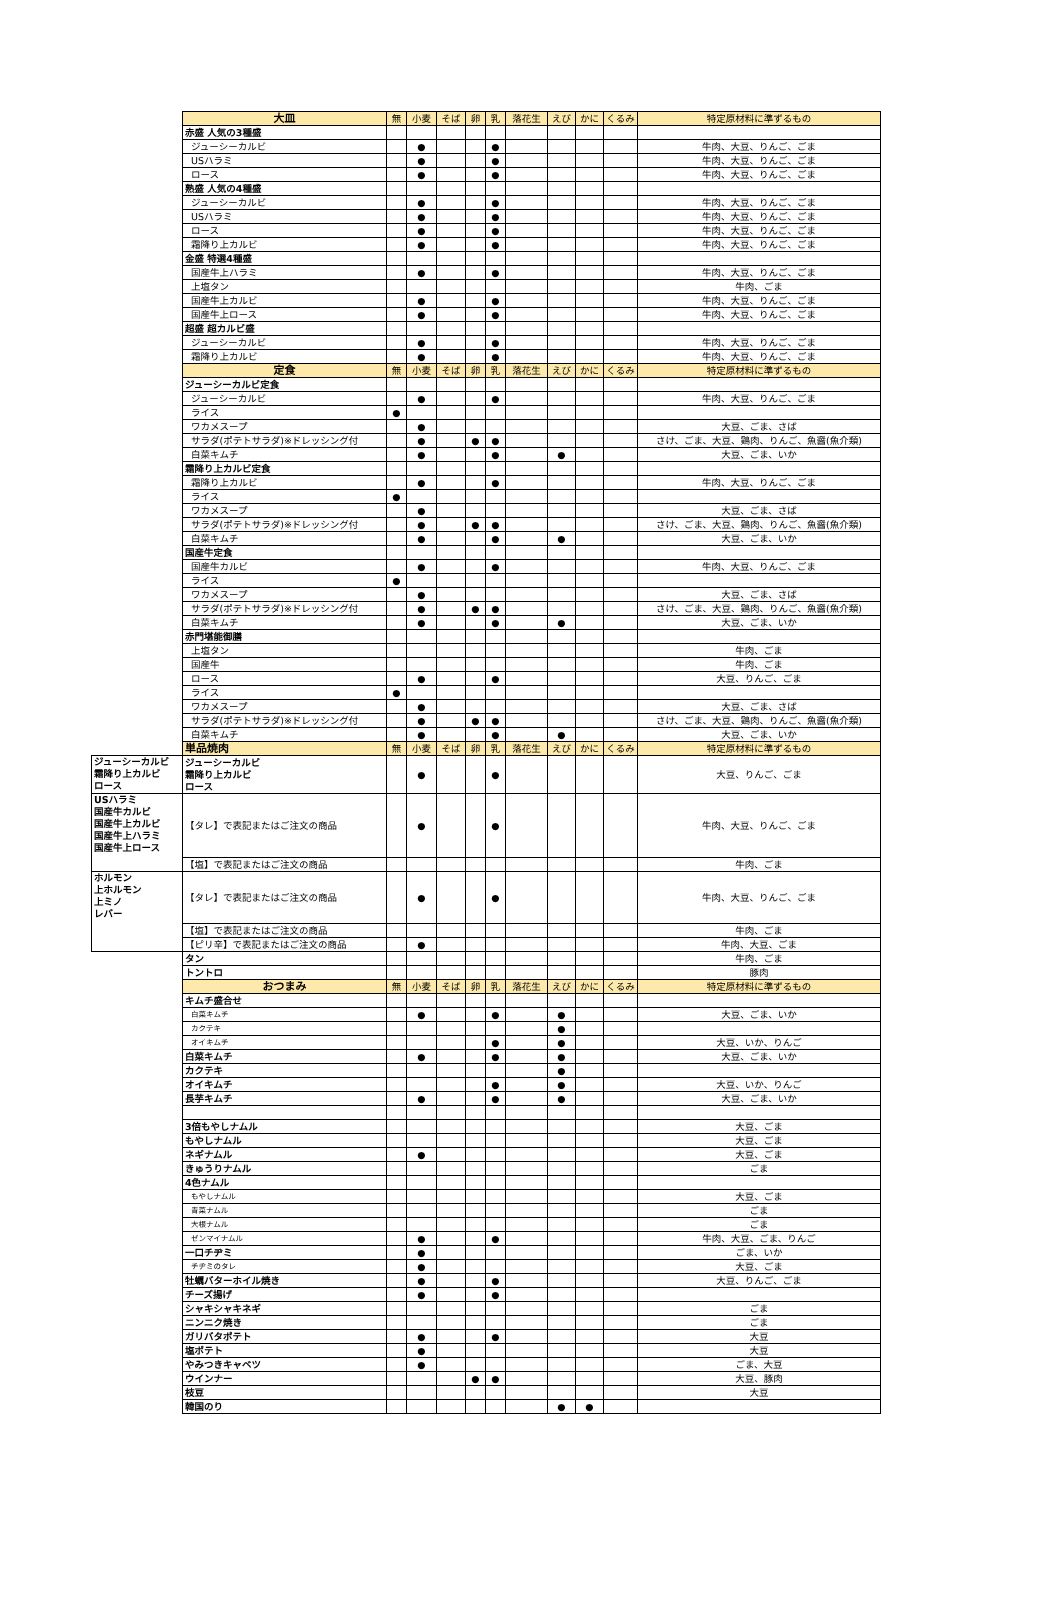| | 大皿 | 無 | 小麦 | そば | 卵 | 乳 | 落花生 | えび | かに | くるみ | 特定原材料に準ずるもの |
| | 赤盛 人気の3種盛 | | | | | | | | | | |
| | ジューシーカルビ | | ● | | | ● | | | | | 牛肉、大豆、りんご、ごま |
| | USハラミ | | ● | | | ● | | | | | 牛肉、大豆、りんご、ごま |
| | ロース | | ● | | | ● | | | | | 牛肉、大豆、りんご、ごま |
| | 熟盛 人気の4種盛 | | | | | | | | | | |
| | ジューシーカルビ | | ● | | | ● | | | | | 牛肉、大豆、りんご、ごま |
| | USハラミ | | ● | | | ● | | | | | 牛肉、大豆、りんご、ごま |
| | ロース | | ● | | | ● | | | | | 牛肉、大豆、りんご、ごま |
| | 霜降り上カルビ | | ● | | | ● | | | | | 牛肉、大豆、りんご、ごま |
| | 金盛 特選4種盛 | | | | | | | | | | |
| | 国産牛上ハラミ | | ● | | | ● | | | | | 牛肉、大豆、りんご、ごま |
| | 上塩タン | | | | | | | | | | 牛肉、ごま |
| | 国産牛上カルビ | | ● | | | ● | | | | | 牛肉、大豆、りんご、ごま |
| | 国産牛上ロース | | ● | | | ● | | | | | 牛肉、大豆、りんご、ごま |
| | 超盛 超カルビ盛 | | | | | | | | | | |
| | ジューシーカルビ | | ● | | | ● | | | | | 牛肉、大豆、りんご、ごま |
| | 霜降り上カルビ | | ● | | | ● | | | | | 牛肉、大豆、りんご、ごま |
| | 定食 | 無 | 小麦 | そば | 卵 | 乳 | 落花生 | えび | かに | くるみ | 特定原材料に準ずるもの |
| | ジューシーカルビ定食 | | | | | | | | | | |
| | ジューシーカルビ | | ● | | | ● | | | | | 牛肉、大豆、りんご、ごま |
| | ライス | ● | | | | | | | | | |
| | ワカメスープ | | ● | | | | | | | | 大豆、ごま、さば |
| | サラダ(ポテトサラダ)※ドレッシング付 | | ● | | ● | ● | | | | | さけ、ごま、大豆、鶏肉、りんご、魚醤(魚介類) |
| | 白菜キムチ | | ● | | | ● | | ● | | | 大豆、ごま、いか |
| | 霜降り上カルビ定食 | | | | | | | | | | |
| | 霜降り上カルビ | | ● | | | ● | | | | | 牛肉、大豆、りんご、ごま |
| | ライス | ● | | | | | | | | | |
| | ワカメスープ | | ● | | | | | | | | 大豆、ごま、さば |
| | サラダ(ポテトサラダ)※ドレッシング付 | | ● | | ● | ● | | | | | さけ、ごま、大豆、鶏肉、りんご、魚醤(魚介類) |
| | 白菜キムチ | | ● | | | ● | | ● | | | 大豆、ごま、いか |
| | 国産牛定食 | | | | | | | | | | |
| | 国産牛カルビ | | ● | | | ● | | | | | 牛肉、大豆、りんご、ごま |
| | ライス | ● | | | | | | | | | |
| | ワカメスープ | | ● | | | | | | | | 大豆、ごま、さば |
| | サラダ(ポテトサラダ)※ドレッシング付 | | ● | | ● | ● | | | | | さけ、ごま、大豆、鶏肉、りんご、魚醤(魚介類) |
| | 白菜キムチ | | ● | | | ● | | ● | | | 大豆、ごま、いか |
| | 赤門堪能御膳 | | | | | | | | | | |
| | 上塩タン | | | | | | | | | | 牛肉、ごま |
| | 国産牛 | | | | | | | | | | 牛肉、ごま |
| | ロース | | ● | | | ● | | | | | 大豆、りんご、ごま |
| | ライス | ● | | | | | | | | | |
| | ワカメスープ | | ● | | | | | | | | 大豆、ごま、さば |
| | サラダ(ポテトサラダ)※ドレッシング付 | | ● | | ● | ● | | | | | さけ、ごま、大豆、鶏肉、りんご、魚醤(魚介類) |
| | 白菜キムチ | | ● | | | ● | | ● | | | 大豆、ごま、いか |
| | 単品焼肉 | 無 | 小麦 | そば | 卵 | 乳 | 落花生 | えび | かに | くるみ | 特定原材料に準ずるもの |
| ジューシーカルビ 霜降り上カルビ ロース | ジューシーカルビ 霜降り上カルビ ロース | | ● | | | ● | | | | | 大豆、りんご、ごま |
| USハラミ 国産牛カルビ 国産牛上カルビ 国産牛上ハラミ 国産牛上ロース | 【タレ】で表記またはご注文の商品 | | ● | | | ● | | | | | 牛肉、大豆、りんご、ごま |
| | 【塩】で表記またはご注文の商品 | | | | | | | | | | 牛肉、ごま |
| ホルモン 上ホルモン 上ミノ レバー | 【タレ】で表記またはご注文の商品 | | ● | | | ● | | | | | 牛肉、大豆、りんご、ごま |
| | 【塩】で表記またはご注文の商品 | | | | | | | | | | 牛肉、ごま |
| | 【ピリ辛】で表記またはご注文の商品 | | ● | | | | | | | | 牛肉、大豆、ごま |
| | タン | | | | | | | | | | 牛肉、ごま |
| | トントロ | | | | | | | | | | 豚肉 |
| | おつまみ | 無 | 小麦 | そば | 卵 | 乳 | 落花生 | えび | かに | くるみ | 特定原材料に準ずるもの |
| | キムチ盛合せ | | | | | | | | | | |
| | 白菜キムチ | | ● | | | ● | | ● | | | 大豆、ごま、いか |
| | カクテキ | | | | | | | ● | | | |
| | オイキムチ | | | | | ● | | ● | | | 大豆、いか、りんご |
| | 白菜キムチ | | ● | | | ● | | ● | | | 大豆、ごま、いか |
| | カクテキ | | | | | | | ● | | | |
| | オイキムチ | | | | | ● | | ● | | | 大豆、いか、りんご |
| | 長芋キムチ | | ● | | | ● | | ● | | | 大豆、ごま、いか |
| | 3倍もやしナムル | | | | | | | | | | 大豆、ごま |
| | もやしナムル | | | | | | | | | | 大豆、ごま |
| | ネギナムル | | ● | | | | | | | | 大豆、ごま |
| | きゅうりナムル | | | | | | | | | | ごま |
| | 4色ナムル | | | | | | | | | | |
| | もやしナムル | | | | | | | | | | 大豆、ごま |
| | 青菜ナムル | | | | | | | | | | ごま |
| | 大根ナムル | | | | | | | | | | ごま |
| | ゼンマイナムル | | ● | | | ● | | | | | 牛肉、大豆、ごま、りんご |
| | 一口チヂミ | | ● | | | | | | | | ごま、いか |
| | チヂミのタレ | | ● | | | | | | | | 大豆、ごま |
| | 牡蠣バターホイル焼き | | ● | | | ● | | | | | 大豆、りんご、ごま |
| | チーズ揚げ | | ● | | | ● | | | | | |
| | シャキシャキネギ | | | | | | | | | | ごま |
| | ニンニク焼き | | | | | | | | | | ごま |
| | ガリバタポテト | | ● | | | ● | | | | | 大豆 |
| | 塩ポテト | | ● | | | | | | | | 大豆 |
| | やみつきキャベツ | | ● | | | | | | | | ごま、大豆 |
| | ウインナー | | | | ● | ● | | | | | 大豆、豚肉 |
| | 枝豆 | | | | | | | | | | 大豆 |
| | 韓国のり | | | | | | | ● | ● | | |